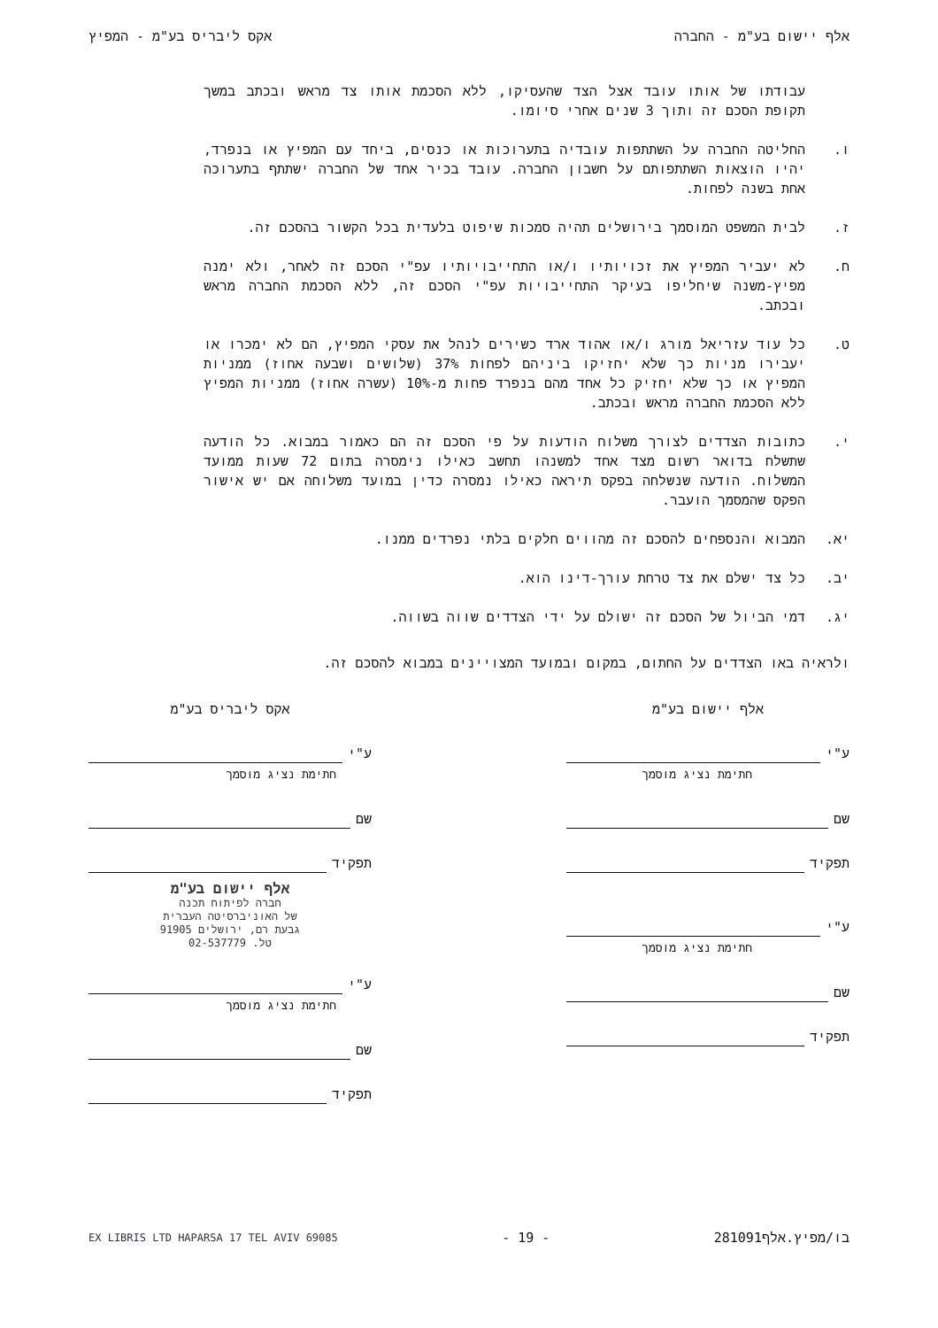אלף יישום בע"מ - החברה אקס ליבריס בע"מ - המפיץ
עבודתו של אותו עובד אצל הצד שהעסיקו, ללא הסכמת אותו צד מראש ובכתב במשך תקופת הסכם זה ותוך 3 שנים אחרי סיומו.
ו. החליטה החברה על השתתפות עובדיה בתערוכות או כנסים, ביחד עם המפיץ או בנפרד, יהיו הוצאות השתתפותם על חשבון החברה. עובד בכיר אחד של החברה ישתתף בתערוכה אחת בשנה לפחות.
ז. לבית המשפט המוסמך בירושלים תהיה סמכות שיפוט בלעדית בכל הקשור בהסכם זה.
ח. לא יעביר המפיץ את זכויותיו ו/או התחייבויותיו עפ"י הסכם זה לאחר, ולא ימנה מפיץ-משנה שיחליפו בעיקר התחייבויות עפ"י הסכם זה, ללא הסכמת החברה מראש ובכתב.
ט. כל עוד עזריאל מורג ו/או אהוד ארד כשירים לנהל את עסקי המפיץ, הם לא ימכרו או יעבירו מניות כך שלא יחזיקו ביניהם לפחות 37% (שלושים ושבעה אחוז) ממניות המפיץ או כך שלא יחזיק כל אחד מהם בנפרד פחות מ-10% (עשרה אחוז) ממניות המפיץ ללא הסכמת החברה מראש ובכתב.
י. כתובות הצדדים לצורך משלוח הודעות על פי הסכם זה הם כאמור במבוא. כל הודעה שתשלח בדואר רשום מצד אחד למשנהו תחשב כאילו נימסרה בתום 72 שעות ממועד המשלוח. הודעה שנשלחה בפקס תיראה כאילו נמסרה כדין במועד משלוחה אם יש אישור הפקס שהמסמך הועבר.
יא. המבוא והנספחים להסכם זה מהווים חלקים בלתי נפרדים ממנו.
יב. כל צד ישלם את צד טרחת עורך-דינו הוא.
יג. דמי הביול של הסכם זה ישולם על ידי הצדדים שווה בשווה.
ולראיה באו הצדדים על החתום, במקום ובמועד המצויינים במבוא להסכם זה.
אלף יישום בע"מ
ע"י
חתימת נציג מוסמך
שם
תפקיד
ע"י
חתימת נציג מוסמך
שם
תפקיד
אקס ליבריס בע"מ
ע"י
חתימת נציג מוסמך
שם
תפקיד
אלף יישום בע"מ
חברה לפיתוח תכנה
של האוניברסיטה העברית
גבעת רם, ירושלים 91905
טל. 02-537779
ע"י
חתימת נציג מוסמך
שם
תפקיד
בו/מפיץ.אלף281091 - 19 -
EX LIBRIS LTD HAPARSA 17 TEL AVIV 69085